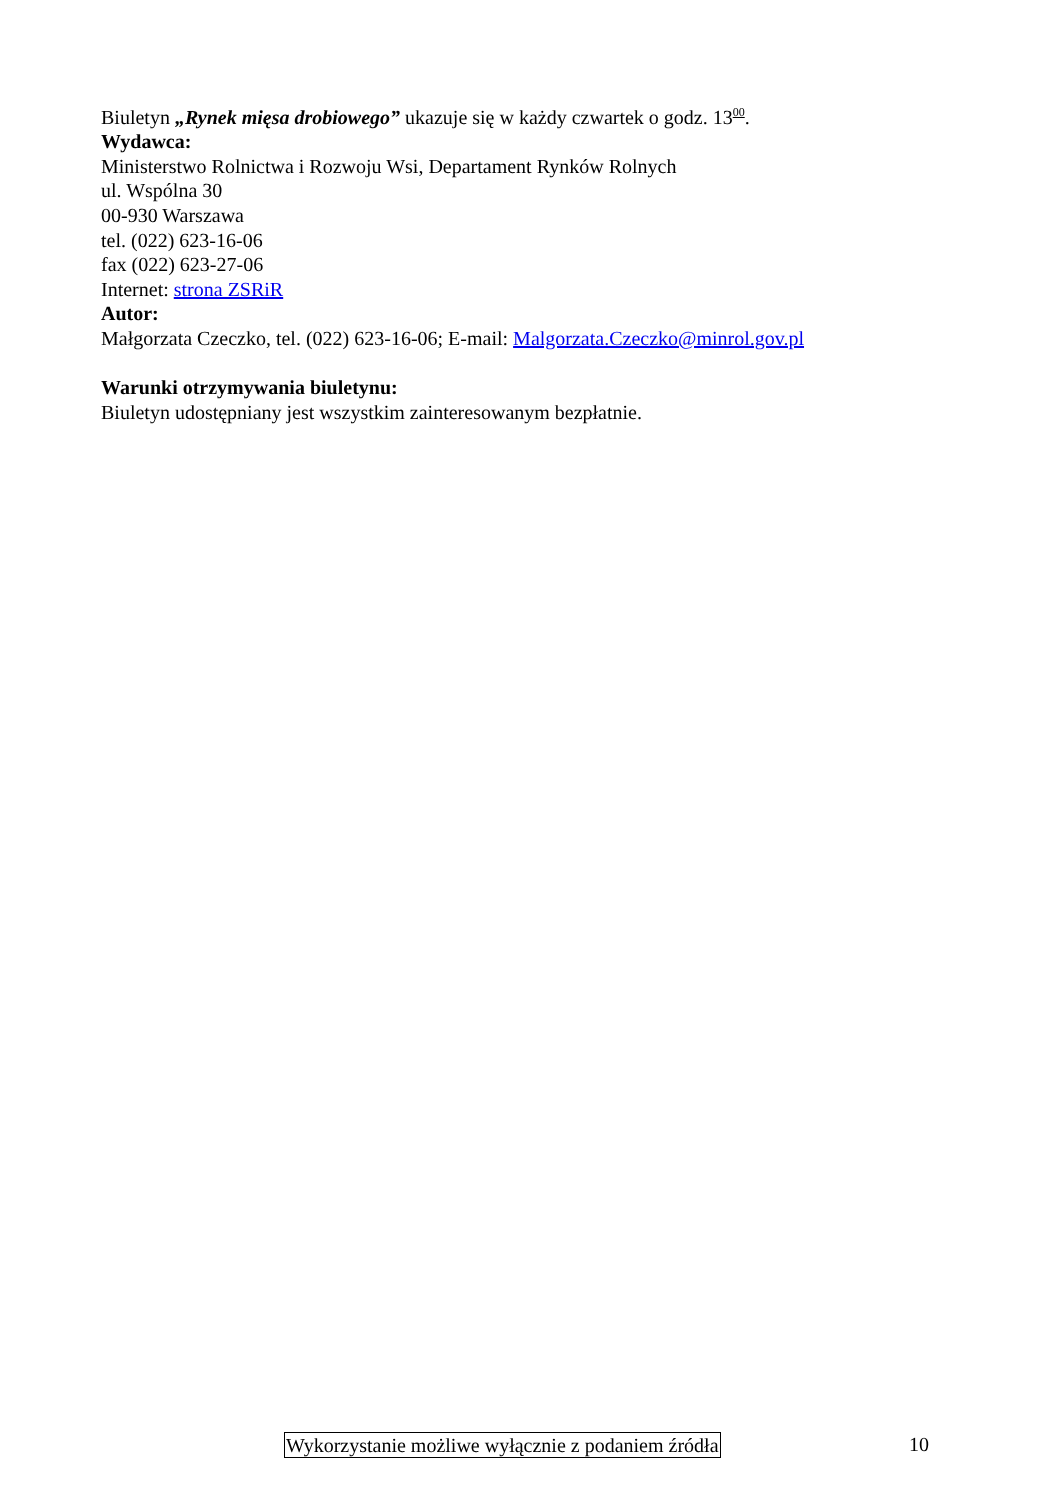Biuletyn „Rynek mięsa drobiowego” ukazuje się w każdy czwartek o godz. 13<sup>00</sup>.
Wydawca:
Ministerstwo Rolnictwa i Rozwoju Wsi, Departament Rynków Rolnych
ul. Wspólna 30
00-930 Warszawa
tel. (022) 623-16-06
fax (022) 623-27-06
Internet: strona ZSRiR
Autor:
Małgorzata Czeczko, tel. (022) 623-16-06; E-mail: Malgorzata.Czeczko@minrol.gov.pl
Warunki otrzymywania biuletynu:
Biuletyn udostępniany jest wszystkim zainteresowanym bezpłatnie.
Wykorzystanie możliwe wyłącznie z podaniem źródła 10